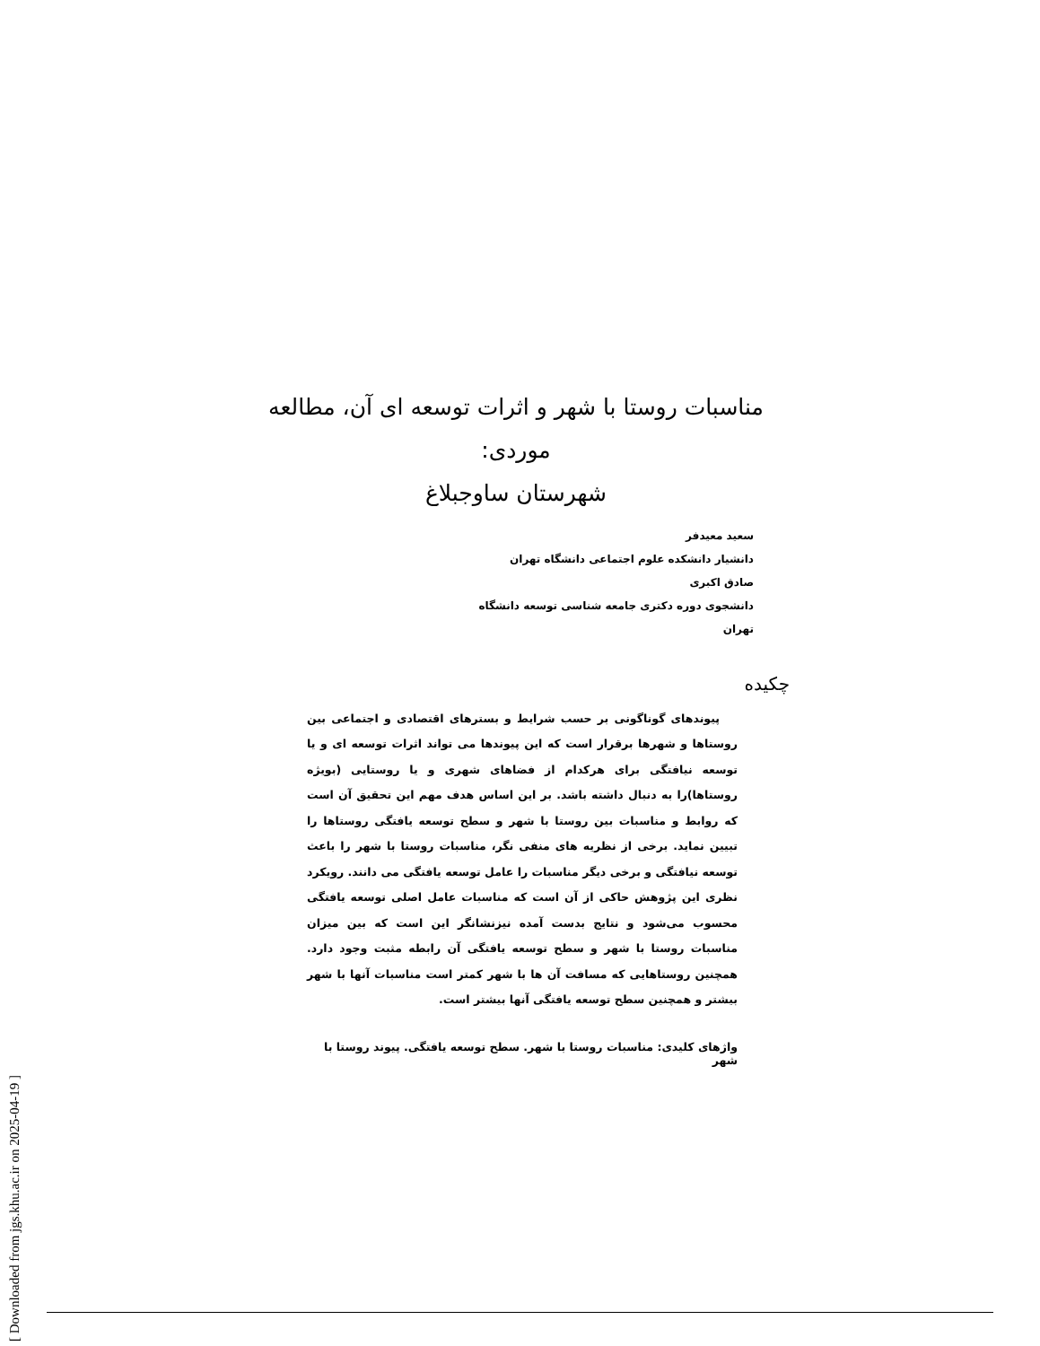[ Downloaded from jgs.khu.ac.ir on 2025-04-19 ]
مناسبات روستا با شهر و اثرات توسعه ای آن، مطالعه موردی:
شهرستان ساوجبلاغ
سعید معیدفر
دانشیار دانشکده علوم اجتماعی دانشگاه تهران
صادق اکبری
دانشجوی دوره دکتری جامعه شناسی توسعه دانشگاه تهران
چکیده
پیوندهای گوناگونی بر حسب شرایط و بسترهای اقتصادی و اجتماعی بین روستاها و شهرها برقرار است که این پیوندها می تواند اثرات توسعه ای و یا توسعه نیافتگی برای هرکدام از فضاهای شهری و یا روستایی (بویژه روستاها)را به دنبال داشته باشد. بر این اساس هدف مهم این تحقیق آن است که روابط و مناسبات بین روستا با شهر و سطح توسعه یافتگی روستاها را تبیین نماید. برخی از نظریه های منفی نگر، مناسبات روستا با شهر را باعث توسعه نیافتگی و برخی دیگر مناسبات را عامل توسعه یافتگی می دانند. رویکرد نظری این پژوهش حاکی از آن است که مناسبات عامل اصلی توسعه یافتگی محسوب می‌شود و نتایج بدست آمده نیزنشانگر این است که بین میزان مناسبات روستا با شهر و سطح توسعه یافتگی آن رابطه مثبت وجود دارد. همچنین روستاهایی که مسافت آن ها با شهر کمتر است مناسبات آنها با شهر بیشتر و همچنین سطح توسعه یافتگی آنها بیشتر است.
واژهای کلیدی: مناسبات روستا با شهر. سطح توسعه یافتگی. پیوند روستا با شهر